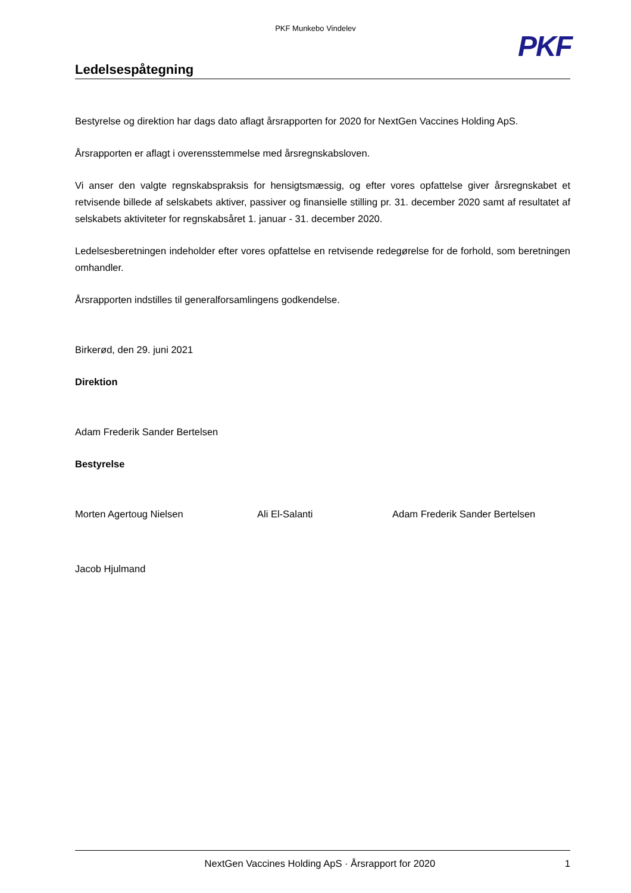PKF Munkebo Vindelev
PKF
Ledelsespåtegning
Bestyrelse og direktion har dags dato aflagt årsrapporten for 2020 for NextGen Vaccines Holding ApS.
Årsrapporten er aflagt i overensstemmelse med årsregnskabsloven.
Vi anser den valgte regnskabspraksis for hensigtsmæssig, og efter vores opfattelse giver årsregnskabet et retvisende billede af selskabets aktiver, passiver og finansielle stilling pr. 31. december 2020 samt af resultatet af selskabets aktiviteter for regnskabsåret 1. januar - 31. december 2020.
Ledelsesberetningen indeholder efter vores opfattelse en retvisende redegørelse for de forhold, som beretningen omhandler.
Årsrapporten indstilles til generalforsamlingens godkendelse.
Birkerød, den 29. juni 2021
Direktion
Adam Frederik Sander Bertelsen
Bestyrelse
Morten Agertoug Nielsen Ali El-Salanti Adam Frederik Sander Bertelsen
Jacob Hjulmand
NextGen Vaccines Holding ApS · Årsrapport for 2020 1